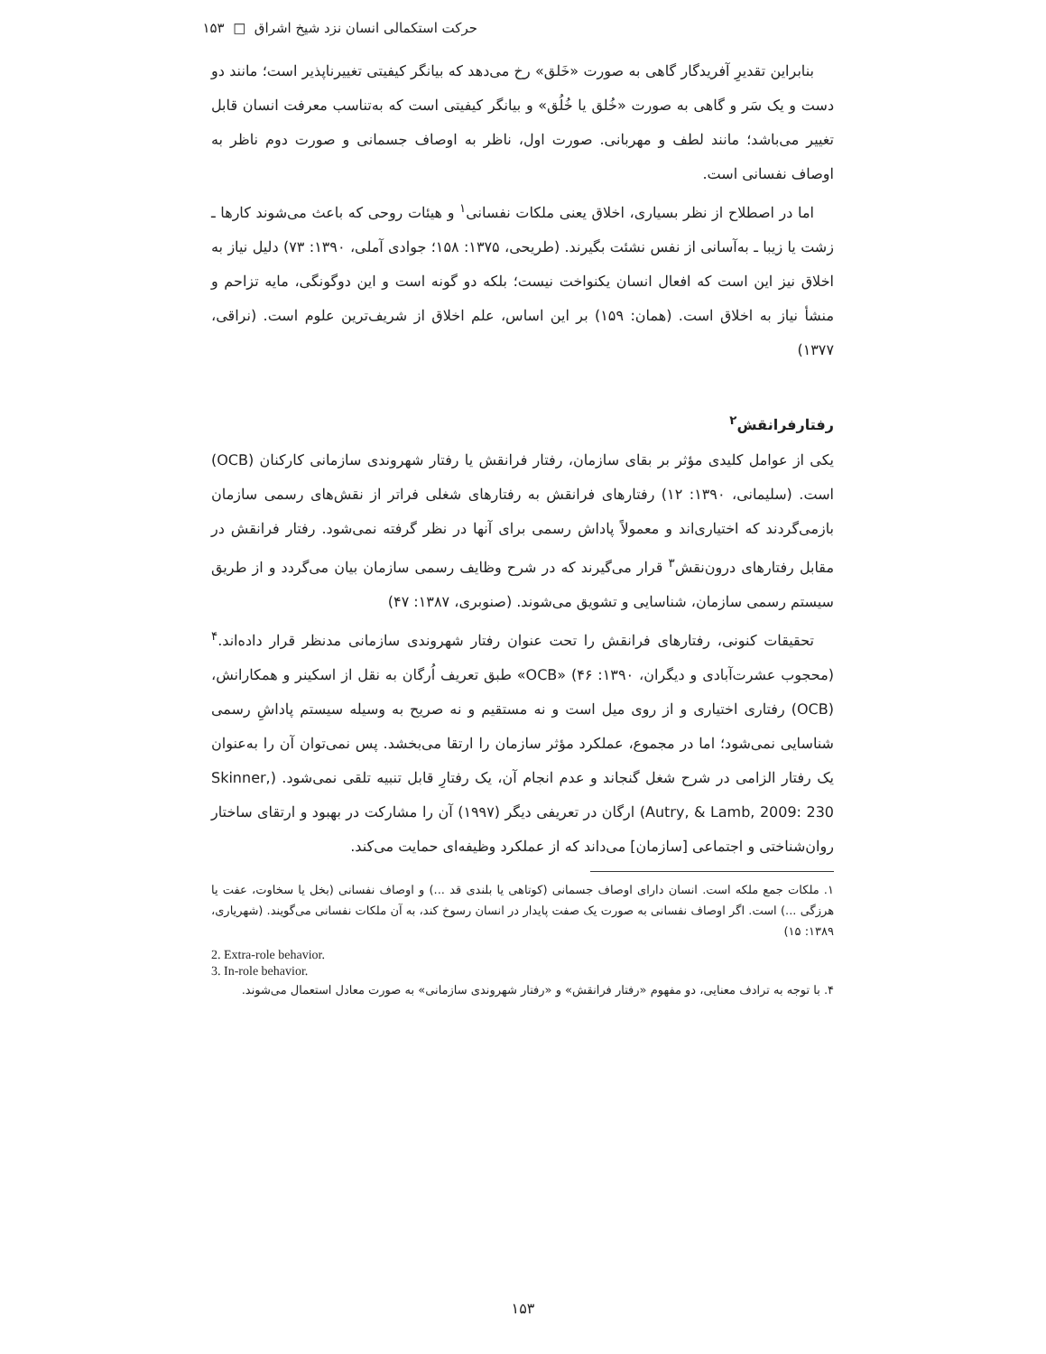حرکت استکمالی انسان نزد شیخ اشراق □ ۱۵۳
بنابراین تقدیرِ آفریدگار گاهی به صورت «خَلق» رخ می‌دهد که بیانگر کیفیتی تغییرناپذیر است؛ مانند دو دست و یک سَر و گاهی به صورت «خُلق یا خُلُق» و بیانگر کیفیتی است که به‌تناسب معرفت انسان قابل تغییر می‌باشد؛ مانند لطف و مهربانی. صورت اول، ناظر به اوصاف جسمانی و صورت دوم ناظر به اوصاف نفسانی است.
اما در اصطلاح از نظر بسیاری، اخلاق یعنی ملکات نفسانی<sup>۱</sup> و هیئات روحی که باعث می‌شوند کارها ـ زشت یا زیبا ـ به‌آسانی از نفس نشئت بگیرند. (طریحی، ۱۳۷۵: ۱۵۸؛ جوادی آملی، ۱۳۹۰: ۷۳) دلیل نیاز به اخلاق نیز این است که افعال انسان یکنواخت نیست؛ بلکه دو گونه است و این دوگونگی، مایه تزاحم و منشأ نیاز به اخلاق است. (همان: ۱۵۹) بر این اساس، علم اخلاق از شریف‌ترین علوم است. (نراقی، ۱۳۷۷)
رفتارفرانقش<sup>۲</sup>
یکی از عوامل کلیدی مؤثر بر بقای سازمان، رفتار فرانقش یا رفتار شهروندی سازمانی کارکنان (OCB) است. (سلیمانی، ۱۳۹۰: ۱۲) رفتارهای فرانقش به رفتارهای شغلی فراتر از نقش‌های رسمی سازمان بازمی‌گردند که اختیاری‌اند و معمولاً پاداش رسمی برای آنها در نظر گرفته نمی‌شود. رفتار فرانقش در مقابل رفتارهای درون‌نقش<sup>۳</sup> قرار می‌گیرند که در شرح وظایف رسمی سازمان بیان می‌گردد و از طریق سیستم رسمی سازمان، شناسایی و تشویق می‌شوند. (صنوبری، ۱۳۸۷: ۴۷)
تحقیقات کنونی، رفتارهای فرانقش را تحت عنوان رفتار شهروندی سازمانی مدنظر قرار داده‌اند.<sup>۴</sup> (محجوب عشرت‌آبادی و دیگران، ۱۳۹۰: ۴۶) «OCB» طبق تعریف اُرگان به نقل از اسکینر و همکارانش، (OCB) رفتاری اختیاری و از روی میل است و نه مستقیم و نه صریح به وسیله سیستم پاداشِ رسمی شناسایی نمی‌شود؛ اما در مجموع، عملکرد مؤثر سازمان را ارتقا می‌بخشد. پس نمی‌توان آن را به‌عنوان یک رفتار الزامی در شرح شغل گنجاند و عدم انجام آن، یک رفتارِ قابل تنبیه تلقی نمی‌شود. (Skinner, Autry, & Lamb, 2009: 230) ارگان در تعریفی دیگر (۱۹۹۷) آن را مشارکت در بهبود و ارتقای ساختار روان‌شناختی و اجتماعی [سازمان] می‌داند که از عملکرد وظیفه‌ای حمایت می‌کند.
۱. ملکات جمع ملکه است. انسان دارای اوصاف جسمانی (کوتاهی یا بلندی قد ...) و اوصاف نفسانی (بخل یا سخاوت، عفت یا هرزگی ...) است. اگر اوصاف نفسانی به صورت یک صفت پایدار در انسان رسوخ کند، به آن ملکات نفسانی می‌گویند. (شهریاری، ۱۳۸۹: ۱۵)
2. Extra-role behavior.
3. In-role behavior.
۴. با توجه به ترادف معنایی، دو مفهوم «رفتار فرانقش» و «رفتار شهروندی سازمانی» به صورت معادل استعمال می‌شوند.
۱۵۳